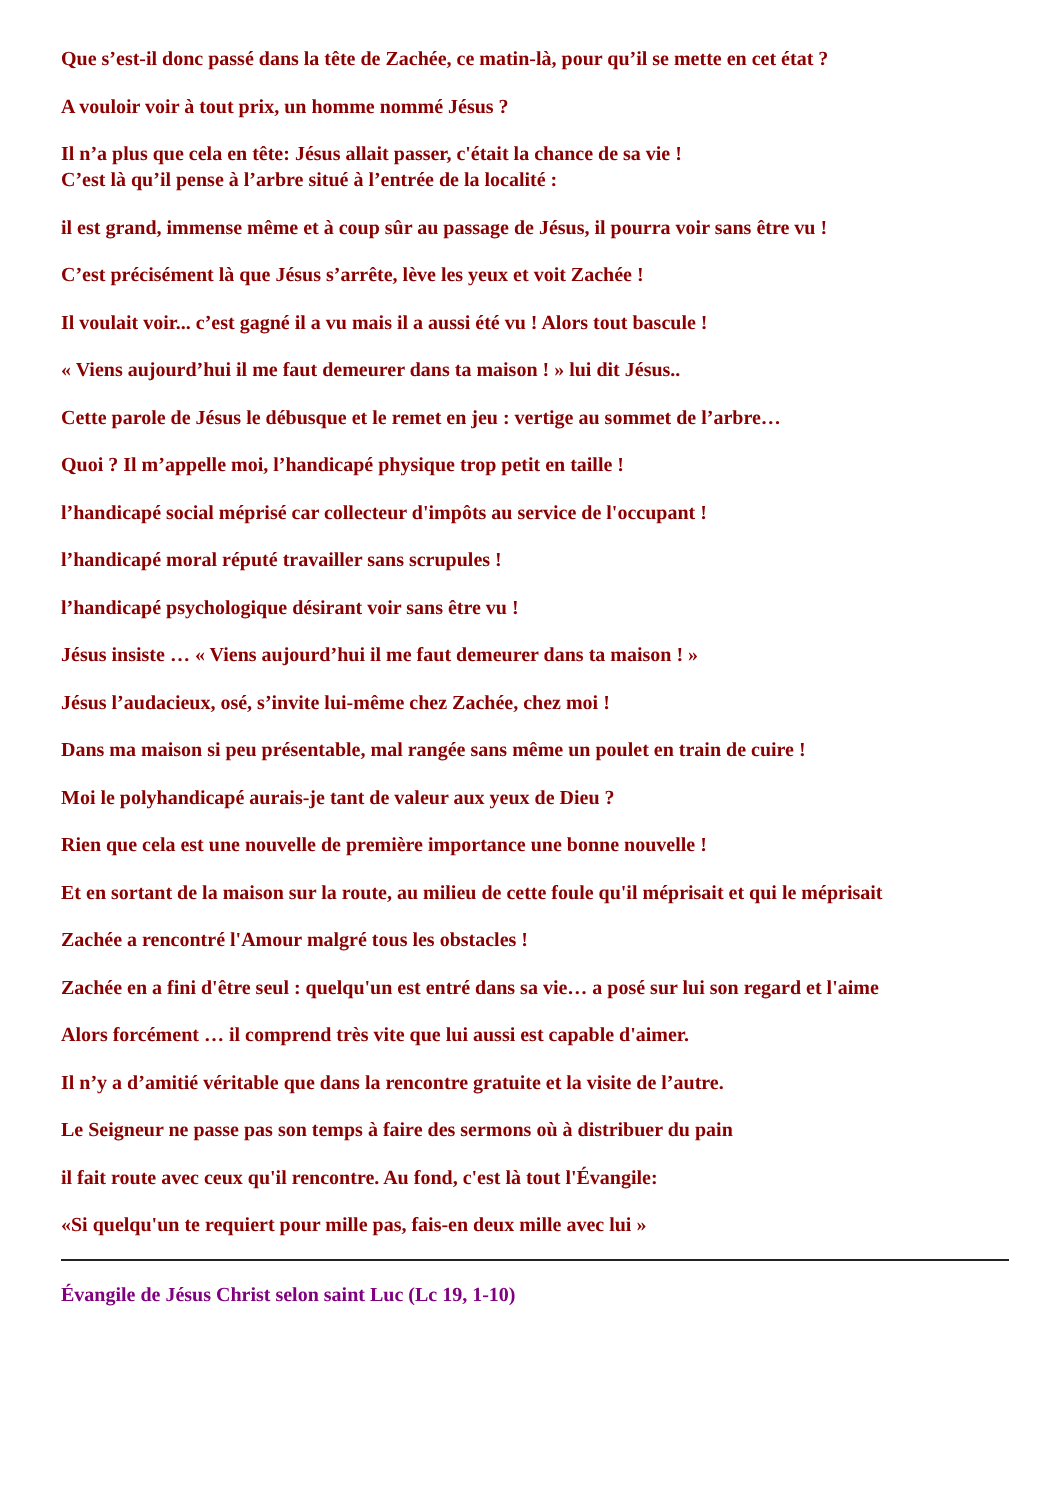Que s’est-il donc passé dans la tête de Zachée, ce matin-là, pour qu’il se mette en cet état ?
A vouloir voir à tout prix, un homme nommé Jésus ?
Il n’a plus que cela en tête: Jésus allait passer, c'était la chance de sa vie !
C’est là qu’il pense à l’arbre situé à l’entrée de la localité :
il est grand, immense même et à coup sûr au passage de Jésus, il pourra voir sans être vu !
C’est précisément là que Jésus s’arrête, lève les yeux et voit Zachée !
Il voulait voir... c’est gagné il a vu mais il a aussi été vu ! Alors tout bascule !
« Viens aujourd’hui il me faut demeurer dans ta maison ! » lui dit Jésus..
Cette parole de Jésus le débusque et le remet en jeu : vertige au sommet de l’arbre…
Quoi ? Il m’appelle moi, l’handicapé physique trop petit en taille !
l’handicapé social méprisé car collecteur d'impôts au service de l'occupant !
l’handicapé moral réputé travailler sans scrupules !
l’handicapé psychologique désirant voir sans être vu !
Jésus insiste … « Viens aujourd’hui il me faut demeurer dans ta maison ! »
Jésus l’audacieux, osé, s’invite lui-même chez Zachée, chez moi !
Dans ma maison si peu présentable, mal rangée sans même un poulet en train de cuire !
Moi le polyhandicapé aurais-je tant de valeur aux yeux de Dieu ?
Rien que cela est une nouvelle de première importance une bonne nouvelle !
Et en sortant de la maison sur la route, au milieu de cette foule qu'il méprisait et qui le méprisait
Zachée a rencontré l'Amour malgré tous les obstacles !
Zachée en a fini d'être seul : quelqu'un est entré dans sa vie… a posé sur lui son regard et l'aime
Alors forcément … il comprend très vite que lui aussi est capable d'aimer.
Il n’y a d’amitié véritable que dans la rencontre gratuite et la visite de l’autre.
Le Seigneur ne passe pas son temps à faire des sermons où à distribuer du pain
il fait route avec ceux qu'il rencontre. Au fond, c'est là tout l'Évangile:
«Si quelqu'un te requiert pour mille pas, fais-en deux mille avec lui »
Évangile de Jésus Christ selon saint Luc (Lc 19, 1-10)